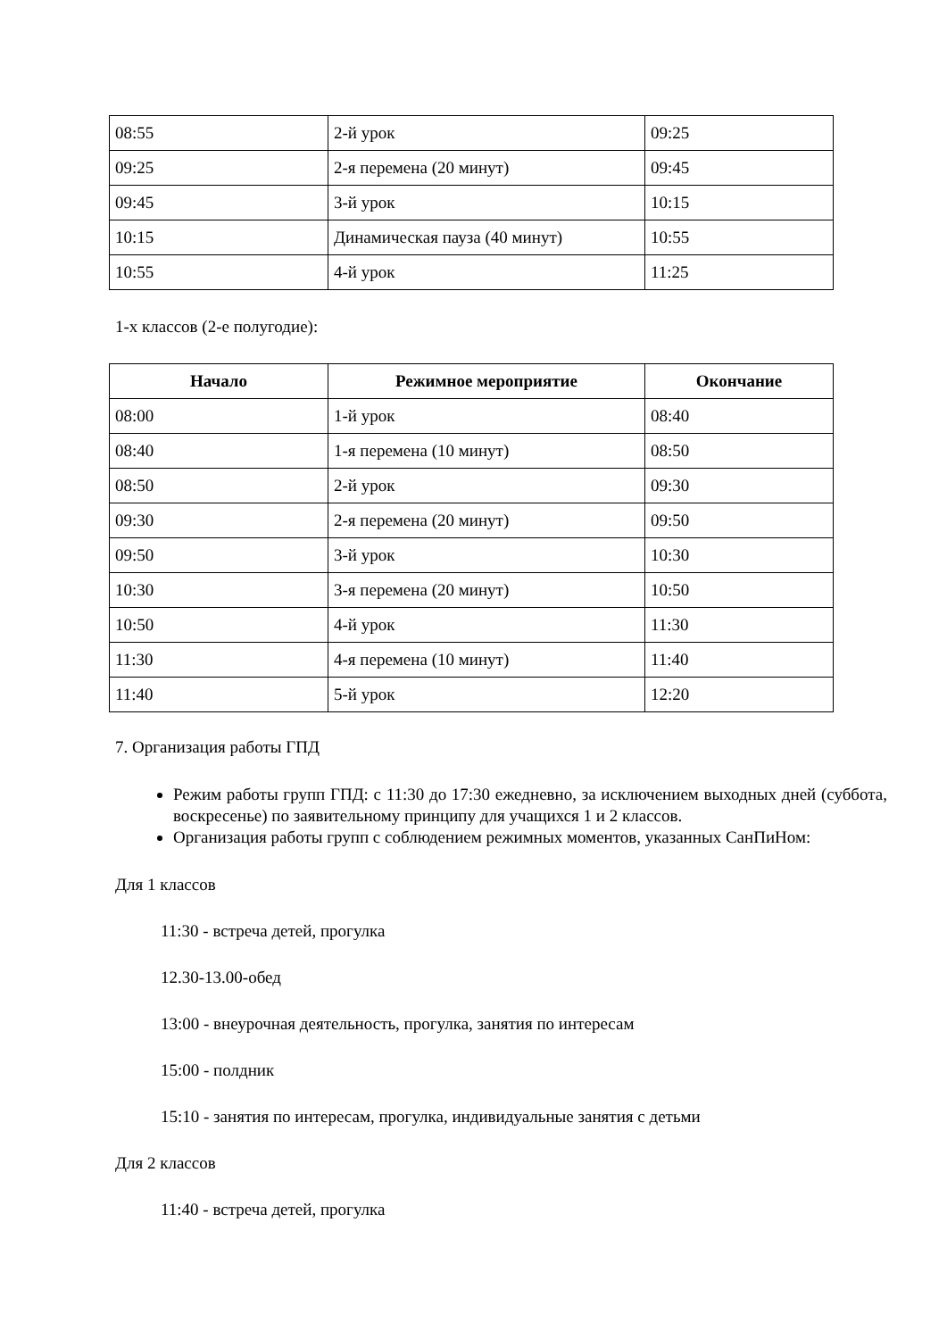| 08:55 | 2-й урок | 09:25 |
| 09:25 | 2-я перемена (20 минут) | 09:45 |
| 09:45 | 3-й урок | 10:15 |
| 10:15 | Динамическая пауза (40 минут) | 10:55 |
| 10:55 | 4-й урок | 11:25 |
1-х классов (2-е полугодие):
| Начало | Режимное мероприятие | Окончание |
| --- | --- | --- |
| 08:00 | 1-й урок | 08:40 |
| 08:40 | 1-я перемена (10 минут) | 08:50 |
| 08:50 | 2-й урок | 09:30 |
| 09:30 | 2-я перемена (20 минут) | 09:50 |
| 09:50 | 3-й урок | 10:30 |
| 10:30 | 3-я перемена (20 минут) | 10:50 |
| 10:50 | 4-й урок | 11:30 |
| 11:30 | 4-я перемена (10 минут) | 11:40 |
| 11:40 | 5-й урок | 12:20 |
7. Организация работы ГПД
Режим работы групп ГПД: с 11:30 до 17:30 ежедневно, за исключением выходных дней (суббота, воскресенье) по заявительному принципу для учащихся 1 и 2 классов.
Организация работы групп с соблюдением режимных моментов, указанных СанПиНом:
Для 1 классов
11:30 - встреча детей, прогулка
12.30-13.00-обед
13:00 - внеурочная деятельность, прогулка, занятия по интересам
15:00 - полдник
15:10 - занятия по интересам, прогулка, индивидуальные занятия с детьми
Для 2 классов
11:40 - встреча детей, прогулка